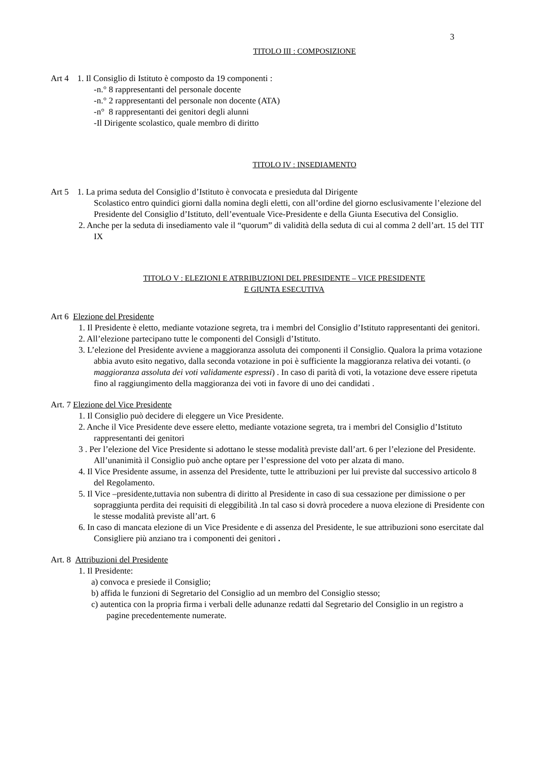3
TITOLO III : COMPOSIZIONE
Art 4 1. Il Consiglio di Istituto è composto da 19 componenti :
-n.° 8 rappresentanti del personale docente
-n.° 2 rappresentanti del personale non docente (ATA)
-n° 8 rappresentanti dei genitori degli alunni
-Il Dirigente scolastico, quale membro di diritto
TITOLO IV : INSEDIAMENTO
Art 5 1. La prima seduta del Consiglio d’Istituto è convocata e presieduta dal Dirigente
Scolastico entro quindici giorni dalla nomina degli eletti, con all’ordine del giorno esclusivamente l’elezione del Presidente del Consiglio d’Istituto, dell’eventuale Vice-Presidente e della Giunta Esecutiva del Consiglio.
2. Anche per la seduta di insediamento vale il “quorum” di validità della seduta di cui al comma 2 dell’art. 15 del TIT IX
TITOLO V : ELEZIONI E ATRRIBUZIONI DEL PRESIDENTE – VICE PRESIDENTE
E GIUNTA ESECUTIVA
Art 6 Elezione del Presidente
1. Il Presidente è eletto, mediante votazione segreta, tra i membri del Consiglio d’Istituto rappresentanti dei genitori.
2. All’elezione partecipano tutte le componenti del Consigli d’Istituto.
3. L’elezione del Presidente avviene a maggioranza assoluta dei componenti il Consiglio. Qualora la prima votazione abbia avuto esito negativo, dalla seconda votazione in poi è sufficiente la maggioranza relativa dei votanti. (o maggioranza assoluta dei voti validamente espressi) . In caso di parità di voti, la votazione deve essere ripetuta fino al raggiungimento della maggioranza dei voti in favore di uno dei candidati .
Art. 7 Elezione del Vice Presidente
1. Il Consiglio può decidere di eleggere un Vice Presidente.
2. Anche il Vice Presidente deve essere eletto, mediante votazione segreta, tra i membri del Consiglio d’Istituto rappresentanti dei genitori
3 . Per l’elezione del Vice Presidente si adottano le stesse modalità previste dall’art. 6 per l’elezione del Presidente. All’unanimità il Consiglio può anche optare per l’espressione del voto per alzata di mano.
4. Il Vice Presidente assume, in assenza del Presidente, tutte le attribuzioni per lui previste dal successivo articolo 8 del Regolamento.
5. Il Vice –presidente,tuttavia non subentra di diritto al Presidente in caso di sua cessazione per dimissione o per sopraggiunta perdita dei requisiti di eleggibilità .In tal caso si dovrà procedere a nuova elezione di Presidente con le stesse modalità previste all’art. 6
6. In caso di mancata elezione di un Vice Presidente e di assenza del Presidente, le sue attribuzioni sono esercitate dal Consigliere più anziano tra i componenti dei genitori .
Art. 8 Attribuzioni del Presidente
1. Il Presidente:
a) convoca e presiede il Consiglio;
b) affida le funzioni di Segretario del Consiglio ad un membro del Consiglio stesso;
c) autentica con la propria firma i verbali delle adunanze redatti dal Segretario del Consiglio in un registro a pagine precedentemente numerate.